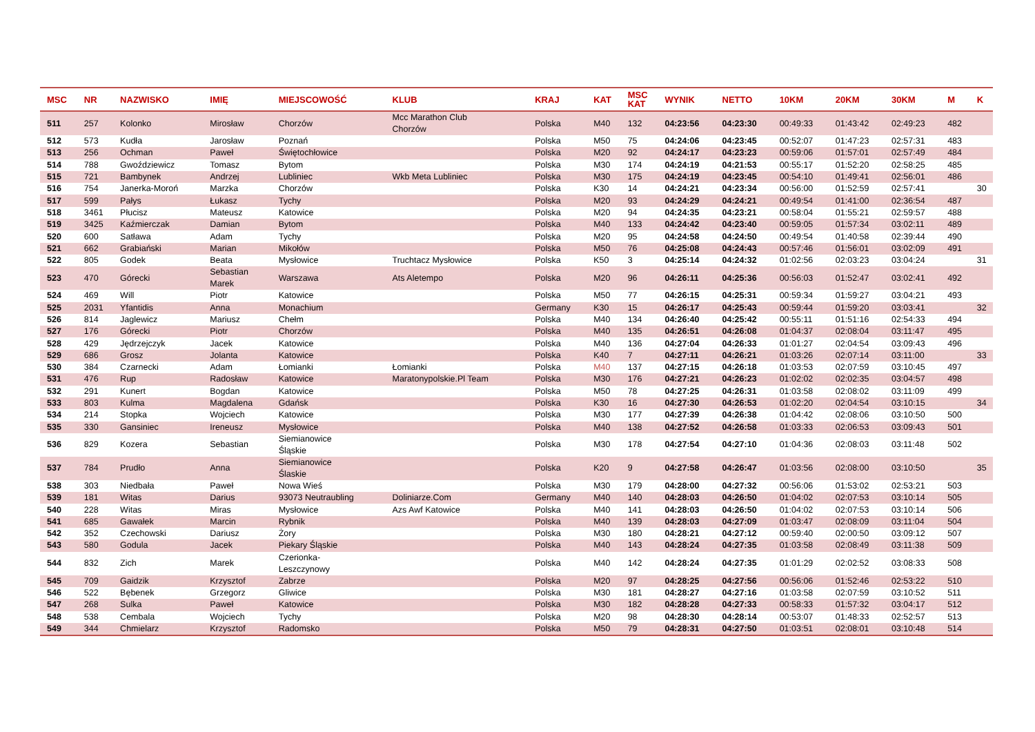| MSC | NR | NAZWISKO | IMIĘ | MIEJSCOWOŚĆ | KLUB | KRAJ | KAT | MSC KAT | WYNIK | NETTO | 10KM | 20KM | 30KM | M | K |
| --- | --- | --- | --- | --- | --- | --- | --- | --- | --- | --- | --- | --- | --- | --- | --- |
| 511 | 257 | Kolonko | Mirosław | Chorzów | Mcc Marathon Club Chorzów | Polska | M40 | 132 | 04:23:56 | 04:23:30 | 00:49:33 | 01:43:42 | 02:49:23 | 482 | |
| 512 | 573 | Kudła | Jarosław | Poznań | | Polska | M50 | 75 | 04:24:06 | 04:23:45 | 00:52:07 | 01:47:23 | 02:57:31 | 483 | |
| 513 | 256 | Ochman | Paweł | Świętochłowice | | Polska | M20 | 92 | 04:24:17 | 04:23:23 | 00:59:06 | 01:57:01 | 02:57:49 | 484 | |
| 514 | 788 | Gwoździewicz | Tomasz | Bytom | | Polska | M30 | 174 | 04:24:19 | 04:21:53 | 00:55:17 | 01:52:20 | 02:58:25 | 485 | |
| 515 | 721 | Bambynek | Andrzej | Lubliniec | Wkb Meta Lubliniec | Polska | M30 | 175 | 04:24:19 | 04:23:45 | 00:54:10 | 01:49:41 | 02:56:01 | 486 | |
| 516 | 754 | Janerka-Moroń | Marzka | Chorzów | | Polska | K30 | 14 | 04:24:21 | 04:23:34 | 00:56:00 | 01:52:59 | 02:57:41 | | 30 |
| 517 | 599 | Pałys | Łukasz | Tychy | | Polska | M20 | 93 | 04:24:29 | 04:24:21 | 00:49:54 | 01:41:00 | 02:36:54 | 487 | |
| 518 | 3461 | Płucisz | Mateusz | Katowice | | Polska | M20 | 94 | 04:24:35 | 04:23:21 | 00:58:04 | 01:55:21 | 02:59:57 | 488 | |
| 519 | 3425 | Kaźmierczak | Damian | Bytom | | Polska | M40 | 133 | 04:24:42 | 04:23:40 | 00:59:05 | 01:57:34 | 03:02:11 | 489 | |
| 520 | 600 | Satława | Adam | Tychy | | Polska | M20 | 95 | 04:24:58 | 04:24:50 | 00:49:54 | 01:40:58 | 02:39:44 | 490 | |
| 521 | 662 | Grabiański | Marian | Mikołów | | Polska | M50 | 76 | 04:25:08 | 04:24:43 | 00:57:46 | 01:56:01 | 03:02:09 | 491 | |
| 522 | 805 | Godek | Beata | Mysłowice | Truchtacz Mysłowice | Polska | K50 | 3 | 04:25:14 | 04:24:32 | 01:02:56 | 02:03:23 | 03:04:24 | | 31 |
| 523 | 470 | Górecki | Sebastian Marek | Warszawa | Ats Aletempo | Polska | M20 | 96 | 04:26:11 | 04:25:36 | 00:56:03 | 01:52:47 | 03:02:41 | 492 | |
| 524 | 469 | Will | Piotr | Katowice | | Polska | M50 | 77 | 04:26:15 | 04:25:31 | 00:59:34 | 01:59:27 | 03:04:21 | 493 | |
| 525 | 2031 | Yfantidis | Anna | Monachium | | Germany | K30 | 15 | 04:26:17 | 04:25:43 | 00:59:44 | 01:59:20 | 03:03:41 | | 32 |
| 526 | 814 | Jaglewicz | Mariusz | Chełm | | Polska | M40 | 134 | 04:26:40 | 04:25:42 | 00:55:11 | 01:51:16 | 02:54:33 | 494 | |
| 527 | 176 | Górecki | Piotr | Chorzów | | Polska | M40 | 135 | 04:26:51 | 04:26:08 | 01:04:37 | 02:08:04 | 03:11:47 | 495 | |
| 528 | 429 | Jędrzejczyk | Jacek | Katowice | | Polska | M40 | 136 | 04:27:04 | 04:26:33 | 01:01:27 | 02:04:54 | 03:09:43 | 496 | |
| 529 | 686 | Grosz | Jolanta | Katowice | | Polska | K40 | 7 | 04:27:11 | 04:26:21 | 01:03:26 | 02:07:14 | 03:11:00 | | 33 |
| 530 | 384 | Czarnecki | Adam | Łomianki | Łomianki | Polska | M40 | 137 | 04:27:15 | 04:26:18 | 01:03:53 | 02:07:59 | 03:10:45 | 497 | |
| 531 | 476 | Rup | Radosław | Katowice | Maratonypolskie.Pl Team | Polska | M30 | 176 | 04:27:21 | 04:26:23 | 01:02:02 | 02:02:35 | 03:04:57 | 498 | |
| 532 | 291 | Kunert | Bogdan | Katowice | | Polska | M50 | 78 | 04:27:25 | 04:26:31 | 01:03:58 | 02:08:02 | 03:11:09 | 499 | |
| 533 | 803 | Kulma | Magdalena | Gdańsk | | Polska | K30 | 16 | 04:27:30 | 04:26:53 | 01:02:20 | 02:04:54 | 03:10:15 | | 34 |
| 534 | 214 | Stopka | Wojciech | Katowice | | Polska | M30 | 177 | 04:27:39 | 04:26:38 | 01:04:42 | 02:08:06 | 03:10:50 | 500 | |
| 535 | 330 | Gansiniec | Ireneusz | Mysłowice | | Polska | M40 | 138 | 04:27:52 | 04:26:58 | 01:03:33 | 02:06:53 | 03:09:43 | 501 | |
| 536 | 829 | Kozera | Sebastian | Siemianowice Śląskie | | Polska | M30 | 178 | 04:27:54 | 04:27:10 | 01:04:36 | 02:08:03 | 03:11:48 | 502 | |
| 537 | 784 | Prudło | Anna | Siemianowice Ślaskie | | Polska | K20 | 9 | 04:27:58 | 04:26:47 | 01:03:56 | 02:08:00 | 03:10:50 | | 35 |
| 538 | 303 | Niedbała | Paweł | Nowa Wieś | | Polska | M30 | 179 | 04:28:00 | 04:27:32 | 00:56:06 | 01:53:02 | 02:53:21 | 503 | |
| 539 | 181 | Witas | Darius | 93073 Neutraubling | Doliniarze.Com | Germany | M40 | 140 | 04:28:03 | 04:26:50 | 01:04:02 | 02:07:53 | 03:10:14 | 505 | |
| 540 | 228 | Witas | Miras | Mysłowice | Azs Awf Katowice | Polska | M40 | 141 | 04:28:03 | 04:26:50 | 01:04:02 | 02:07:53 | 03:10:14 | 506 | |
| 541 | 685 | Gawałek | Marcin | Rybnik | | Polska | M40 | 139 | 04:28:03 | 04:27:09 | 01:03:47 | 02:08:09 | 03:11:04 | 504 | |
| 542 | 352 | Czechowski | Dariusz | Żory | | Polska | M30 | 180 | 04:28:21 | 04:27:12 | 00:59:40 | 02:00:50 | 03:09:12 | 507 | |
| 543 | 580 | Godula | Jacek | Piekary Śląskie | | Polska | M40 | 143 | 04:28:24 | 04:27:35 | 01:03:58 | 02:08:49 | 03:11:38 | 509 | |
| 544 | 832 | Zich | Marek | Czerionka- Leszczynowy | | Polska | M40 | 142 | 04:28:24 | 04:27:35 | 01:01:29 | 02:02:52 | 03:08:33 | 508 | |
| 545 | 709 | Gaidzik | Krzysztof | Zabrze | | Polska | M20 | 97 | 04:28:25 | 04:27:56 | 00:56:06 | 01:52:46 | 02:53:22 | 510 | |
| 546 | 522 | Bębenek | Grzegorz | Gliwice | | Polska | M30 | 181 | 04:28:27 | 04:27:16 | 01:03:58 | 02:07:59 | 03:10:52 | 511 | |
| 547 | 268 | Sulka | Paweł | Katowice | | Polska | M30 | 182 | 04:28:28 | 04:27:33 | 00:58:33 | 01:57:32 | 03:04:17 | 512 | |
| 548 | 538 | Cembala | Wojciech | Tychy | | Polska | M20 | 98 | 04:28:30 | 04:28:14 | 00:53:07 | 01:48:33 | 02:52:57 | 513 | |
| 549 | 344 | Chmielarz | Krzysztof | Radomsko | | Polska | M50 | 79 | 04:28:31 | 04:27:50 | 01:03:51 | 02:08:01 | 03:10:48 | 514 | |